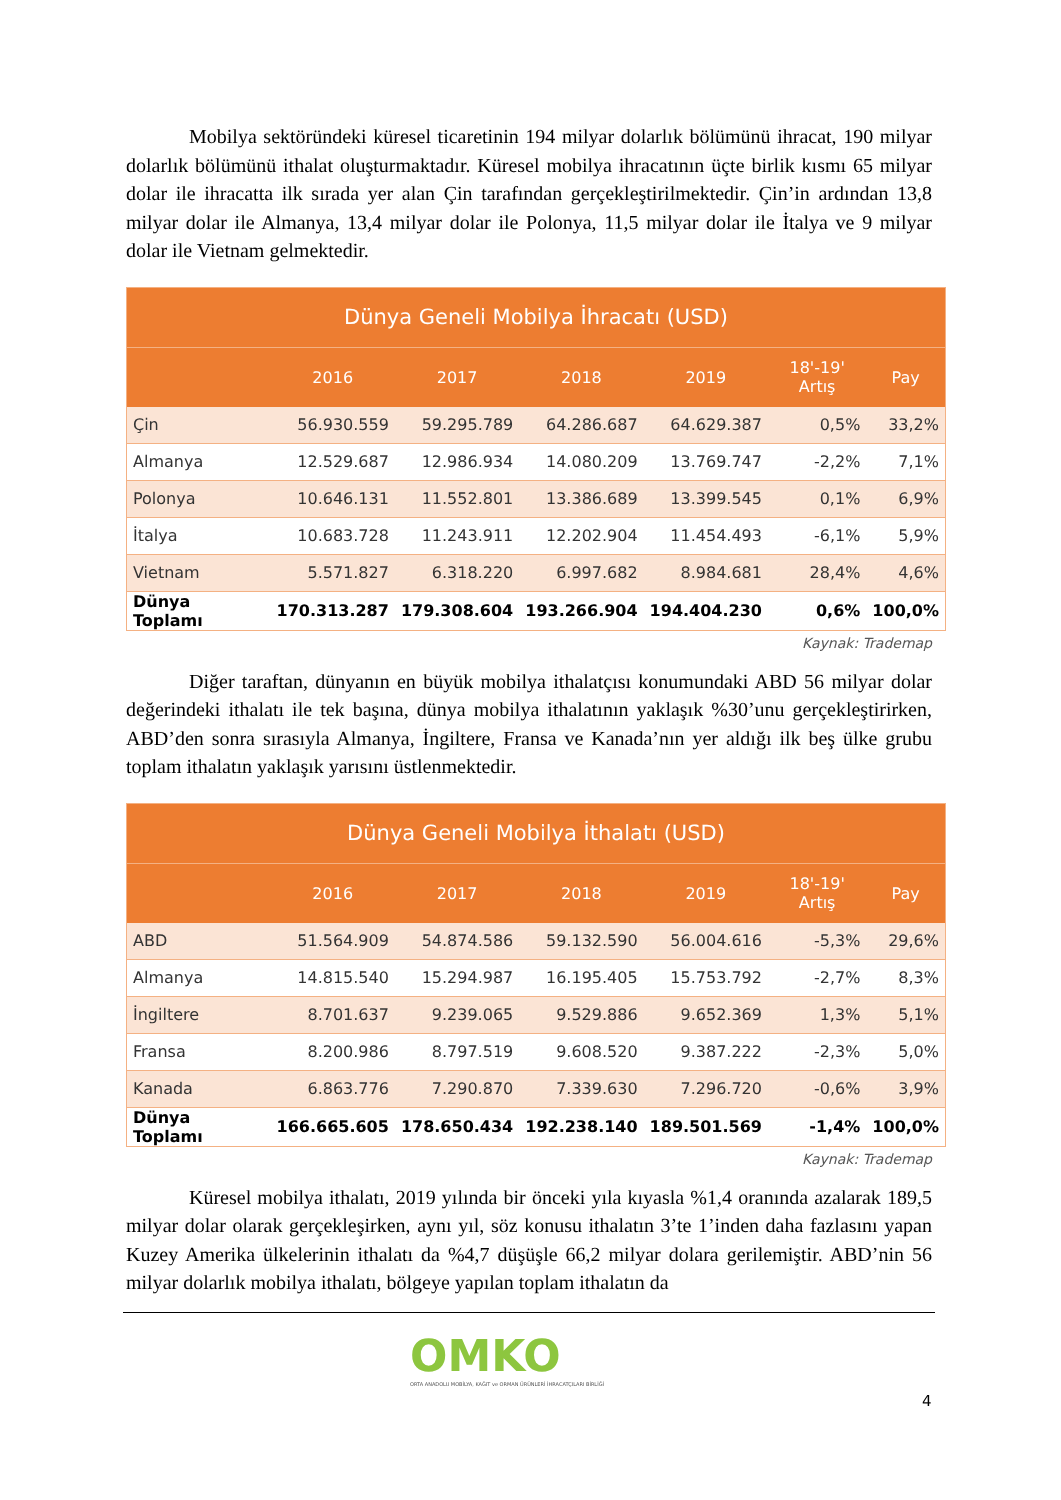Mobilya sektöründeki küresel ticaretinin 194 milyar dolarlık bölümünü ihracat, 190 milyar dolarlık bölümünü ithalat oluşturmaktadır. Küresel mobilya ihracatının üçte birlik kısmı 65 milyar dolar ile ihracatta ilk sırada yer alan Çin tarafından gerçekleştirilmektedir. Çin’in ardından 13,8 milyar dolar ile Almanya, 13,4 milyar dolar ile Polonya, 11,5 milyar dolar ile İtalya ve 9 milyar dolar ile Vietnam gelmektedir.
| Dünya Geneli Mobilya İhracatı (USD) | | | | | | |
| --- | --- | --- | --- | --- | --- | --- |
| | 2016 | 2017 | 2018 | 2019 | 18'-19' Artış | Pay |
| Çin | 56.930.559 | 59.295.789 | 64.286.687 | 64.629.387 | 0,5% | 33,2% |
| Almanya | 12.529.687 | 12.986.934 | 14.080.209 | 13.769.747 | -2,2% | 7,1% |
| Polonya | 10.646.131 | 11.552.801 | 13.386.689 | 13.399.545 | 0,1% | 6,9% |
| İtalya | 10.683.728 | 11.243.911 | 12.202.904 | 11.454.493 | -6,1% | 5,9% |
| Vietnam | 5.571.827 | 6.318.220 | 6.997.682 | 8.984.681 | 28,4% | 4,6% |
| Dünya Toplamı | 170.313.287 | 179.308.604 | 193.266.904 | 194.404.230 | 0,6% | 100,0% |
Kaynak: Trademap
Diğer taraftan, dünyanın en büyük mobilya ithalatçısı konumundaki ABD 56 milyar dolar değerindeki ithalatı ile tek başına, dünya mobilya ithalatının yaklaşık %30’unu gerçekleştirirken, ABD’den sonra sırasıyla Almanya, İngiltere, Fransa ve Kanada’nın yer aldığı ilk beş ülke grubu toplam ithalatın yaklaşık yarısını üstlenmektedir.
| Dünya Geneli Mobilya İthalatı (USD) | | | | | | |
| --- | --- | --- | --- | --- | --- | --- |
| | 2016 | 2017 | 2018 | 2019 | 18'-19' Artış | Pay |
| ABD | 51.564.909 | 54.874.586 | 59.132.590 | 56.004.616 | -5,3% | 29,6% |
| Almanya | 14.815.540 | 15.294.987 | 16.195.405 | 15.753.792 | -2,7% | 8,3% |
| İngiltere | 8.701.637 | 9.239.065 | 9.529.886 | 9.652.369 | 1,3% | 5,1% |
| Fransa | 8.200.986 | 8.797.519 | 9.608.520 | 9.387.222 | -2,3% | 5,0% |
| Kanada | 6.863.776 | 7.290.870 | 7.339.630 | 7.296.720 | -0,6% | 3,9% |
| Dünya Toplamı | 166.665.605 | 178.650.434 | 192.238.140 | 189.501.569 | -1,4% | 100,0% |
Kaynak: Trademap
Küresel mobilya ithalatı, 2019 yılında bir önceki yıla kıyasla %1,4 oranında azalarak 189,5 milyar dolar olarak gerçekleşirken, aynı yıl, söz konusu ithalatın 3’te 1’inden daha fazlasını yapan Kuzey Amerika ülkelerinin ithalatı da %4,7 düşüşle 66,2 milyar dolara gerilemiştir. ABD’nin 56 milyar dolarlık mobilya ithalatı, bölgeye yapılan toplam ithalatın da
OMKO
ORTA ANADOLU MOBİLYA, KAĞIT ve ORMAN ÜRÜNLERİ İHRACATÇILARI BİRLİĞİ
4